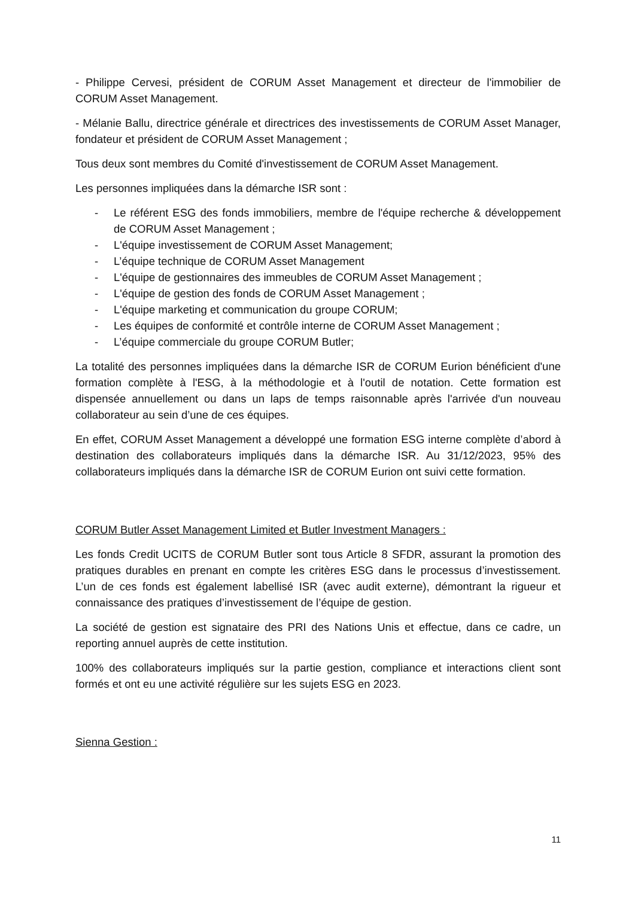- Philippe Cervesi, président de CORUM Asset Management et directeur de l'immobilier de CORUM Asset Management.
- Mélanie Ballu, directrice générale et directrices des investissements de CORUM Asset Manager, fondateur et président de CORUM Asset Management ;
Tous deux sont membres du Comité d'investissement de CORUM Asset Management.
Les personnes impliquées dans la démarche ISR sont :
- Le référent ESG des fonds immobiliers, membre de l'équipe recherche & développement de CORUM Asset Management ;
- L'équipe investissement de CORUM Asset Management;
- L’équipe technique de CORUM Asset Management
- L'équipe de gestionnaires des immeubles de CORUM Asset Management ;
- L'équipe de gestion des fonds de CORUM Asset Management ;
- L'équipe marketing et communication du groupe CORUM;
- Les équipes de conformité et contrôle interne de CORUM Asset Management ;
- L’équipe commerciale du groupe CORUM Butler;
La totalité des personnes impliquées dans la démarche ISR de CORUM Eurion bénéficient d'une formation complète à l'ESG, à la méthodologie et à l'outil de notation. Cette formation est dispensée annuellement ou dans un laps de temps raisonnable après l'arrivée d'un nouveau collaborateur au sein d’une de ces équipes.
En effet, CORUM Asset Management a développé une formation ESG interne complète d’abord à destination des collaborateurs impliqués dans la démarche ISR. Au 31/12/2023, 95% des collaborateurs impliqués dans la démarche ISR de CORUM Eurion ont suivi cette formation.
CORUM Butler Asset Management Limited et Butler Investment Managers :
Les fonds Credit UCITS de CORUM Butler sont tous Article 8 SFDR, assurant la promotion des pratiques durables en prenant en compte les critères ESG dans le processus d’investissement. L’un de ces fonds est également labellisé ISR (avec audit externe), démontrant la rigueur et connaissance des pratiques d’investissement de l’équipe de gestion.
La société de gestion est signataire des PRI des Nations Unis et effectue, dans ce cadre, un reporting annuel auprès de cette institution.
100% des collaborateurs impliqués sur la partie gestion, compliance et interactions client sont formés et ont eu une activité régulière sur les sujets ESG en 2023.
Sienna Gestion :
11